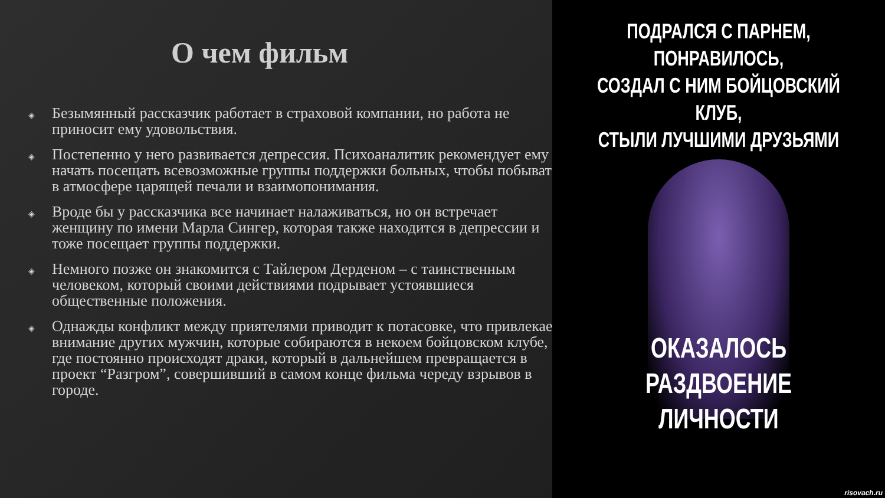О чем фильм
◈ Безымянный рассказчик работает в страховой компании, но работа не приносит ему удовольствия.
◈ Постепенно у него развивается депрессия. Психоаналитик рекомендует ему начать посещать всевозможные группы поддержки больных, чтобы побывать в атмосфере царящей печали и взаимопонимания.
◈ Вроде бы у рассказчика все начинает налаживаться, но он встречает женщину по имени Марла Сингер, которая также находится в депрессии и тоже посещает группы поддержки.
◈ Немного позже он знакомится с Тайлером Дерденом – с таинственным человеком, который своими действиями подрывает устоявшиеся общественные положения.
◈ Однажды конфликт между приятелями приводит к потасовке, что привлекает внимание других мужчин, которые собираются в некоем бойцовском клубе, где постоянно происходят драки, который в дальнейшем превращается в проект “Разгром”, совершивший в самом конце фильма череду взрывов в городе.
ПОДРАЛСЯ С ПАРНЕМ, ПОНРАВИЛОСЬ,
СОЗДАЛ С НИМ БОЙЦОВСКИЙ КЛУБ,
СТЫЛИ ЛУЧШИМИ ДРУЗЬЯМИ
ОКАЗАЛОСЬ РАЗДВОЕНИЕ
ЛИЧНОСТИ
risovach.ru